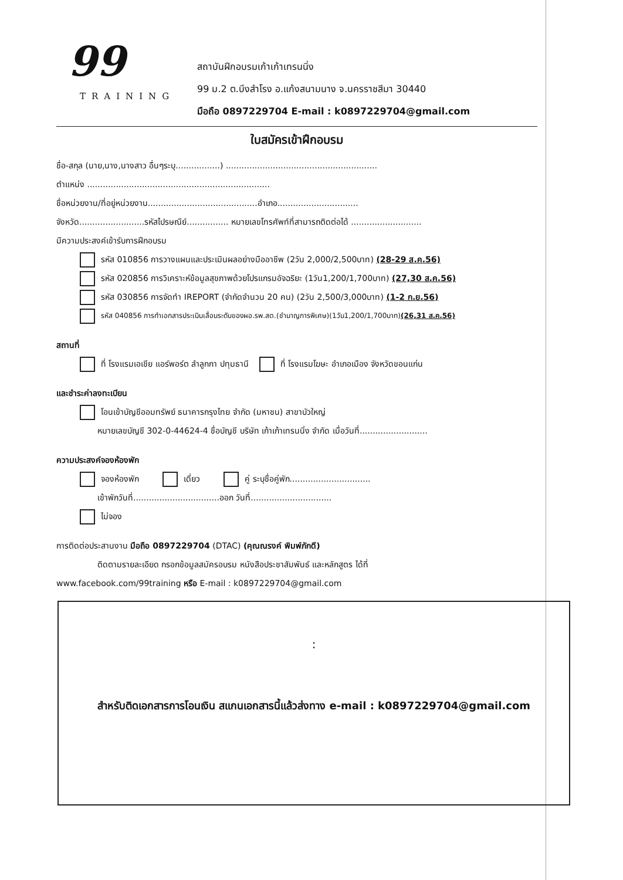99
TRAINING
สถาบันฝึกอบรมเก้าเก้าเทรนนิ่ง
99 ม.2 ต.บึงสำโรง อ.แก้งสนามนาง จ.นครราชสีมา 30440
มือถือ 0897229704 E-mail : k0897229704@gmail.com
ใบสมัครเข้าฝึกอบรม
ชื่อ-สกุล (นาย,นาง,นางสาว อื่นๆระบุ.................) ..........................................................
ตำแหน่ง ......................................................................
ชื่อหน่วยงาน/ที่อยู่หน่วยงาน..........................................อำเภอ...............................
จังหวัด.........................รหัสไปรษณีย์................ หมายเลขโทรศัพท์ที่สามารถติดต่อได้ ...........................
มีความประสงค์เข้ารับการฝึกอบรม
รหัส 010856 การวางแผนและประเมินผลอย่างมืออาชีพ (2วัน 2,000/2,500บาท) (28-29 ส.ค.56)
รหัส 020856 การวิเคราะห์ข้อมูลสุขภาพด้วยโปรแกรมอัจฉริยะ (1วัน1,200/1,700บาท) (27,30 ส.ค.56)
รหัส 030856 การจัดทำ IREPORT (จำกัดจำนวน 20 คน) (2วัน 2,500/3,000บาท) (1-2 ก.ย.56)
รหัส 040856 การทำเอกสารประเมินเลื่อนระดับของผอ.รพ.สต.(ชำนาญการพิเศษ)(1วัน1,200/1,700บาท)(26,31 ส.ค.56)
สถานที่
ที่ โรงแรมเอเชีย แอร์พอร์ต ลำลูกกา ปทุมธานี ที่ โรงแรมโฆษะ อำเภอเมือง จังหวัดขอนแก่น
และชำระค่าลงทะเบียน
โอนเข้าบัญชีออมทรัพย์ ธนาคารกรุงไทย จำกัด (มหาชน) สาขาบัวใหญ่
หมายเลขบัญชี 302-0-44624-4 ชื่อบัญชี บริษัท เก้าเก้าเทรนนิ่ง จำกัด เมื่อวันที่..........................
ความประสงค์จองห้องพัก
จองห้องพัก เดี่ยว คู่ ระบุชื่อคู่พัก...............................
เข้าพักวันที่.................................ออก วันที่...............................
ไม่จอง
การติดต่อประสานงาน มือถือ 0897229704 (DTAC) (คุณณรงค์ พิมพ์ภักดี)
ติดตามรายละเอียด กรอกข้อมูลสมัครอบรม หนังสือประชาสัมพันธ์ และหลักสูตร ได้ที่
www.facebook.com/99training หรือ E-mail : k0897229704@gmail.com
:
สำหรับติดเอกสารการโอนเงิน สแกนเอกสารนี้แล้วส่งทาง e-mail : k0897229704@gmail.com